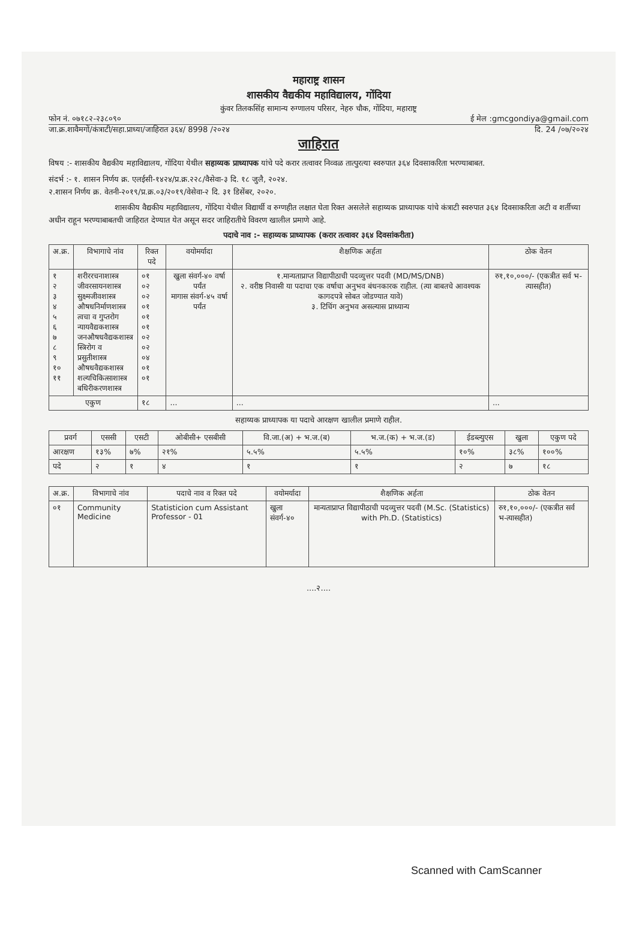महाराष्ट्र शासन
शासकीय वैद्यकीय महाविद्यालय, गोंदिया
कुंवर तिलकसिंह सामान्य रुग्णालय परिसर, नेहरु चौक, गोंदिया, महाराष्ट्र
फोन नं. ०७१८२-२३८०९० ई मेल :gmcgondiya@gmail.com
जा.क्र.शावैमगों/कंत्राटी/सहा.प्राध्या/जाहिरात ३६४/ 8998 /२०२४ दि. 24 /०७/२०२४
जाहिरात
विषय :- शासकीय वैद्यकीय महाविद्यालय, गोंदिया येथील सहाय्यक प्राध्यापक यांचे पदे करार तत्वावर निव्वळ तात्पुरत्या स्वरुपात ३६४ दिवसाकरिता भरण्याबाबत.
संदर्भ :- १. शासन निर्णय क्र. एलईसी-१४२४/प्र.क्र.२२८/वैसेवा-३ दि. १८ जुलै, २०२४.
२.शासन निर्णय क्र. वेतनी-२०१९/प्र.क्र.०३/२०१९/वेसेवा-२ दि. ३१ डिसेंबर, २०२०.
शासकीय वैद्यकीय महाविद्यालय, गोंदिया येथील विद्यार्थी व रुग्णहीत लक्षात घेता रिक्त असलेले सहाय्यक प्राध्यापक यांचे कंत्राटी स्वरुपात ३६४ दिवसाकरिता अटी व शर्तीच्या अधीन राहून भरण्याबाबतची जाहिरात देण्यात येत असून सदर जाहिरातीचे विवरण खालील प्रमाणे आहे.
पदाचे नाव :- सहाय्यक प्राध्यापक (करार तत्वावर ३६४ दिवसांकरीता)
| अ.क्र. | विभागाचे नांव | रिक्त पदे | वयोमर्यादा | शैक्षणिक अर्हता | ठोक वेतन |
| --- | --- | --- | --- | --- | --- |
| १ २ ३ ४ ५ ६ ७ ८ ९ १० ११ | शरीररचनाशास्त्र जीवरसायनशास्त्र सुक्ष्मजीवशास्त्र औषधनिर्माणशास्त्र त्वचा व गुप्तरोग न्यायवैद्यकशास्त्र जनऔषधवैद्यकशास्त्र स्त्रिरोग व प्रसुतीशास्त्र औषधवैद्यकशास्त्र शल्यचिकित्साशास्त्र बधिरीकरणशास्त्र | ०१ ०२ ०२ ०१ ०१ ०१ ०२ ०२ ०४ ०१ ०१ | खुला संवर्ग-४० वर्षा पर्यंत मागास संवर्ग-४५ वर्षा पर्यंत | १.मान्यताप्राप्त विद्यापीठाची पदव्युत्तर पदवी (MD/MS/DNB) २. वरीष्ठ निवासी या पदाचा एक वर्षाचा अनुभव बंधनकारक राहील. (त्या बाबतचे आवश्यक कागदपत्रे सोबत जोडण्यात यावे) ३. टिचिंग अनुभव असल्यास प्राध्यान्य | रु१,१०,०००/- (एकत्रीत सर्व भ-त्यासहीत) |
| एकुण | | १८ | ... | ... | ... |
सहाय्यक प्राध्यापक या पदाचे आरक्षण खालील प्रमाणे राहील.
| प्रवर्ग | एससी | एसटी | ओबीसी+ एसबीसी | वि.जा.(अ) + भ.ज.(ब) | भ.ज.(क) + भ.ज.(ड) | ईडब्ल्युएस | खुला | एकुण पदे |
| --- | --- | --- | --- | --- | --- | --- | --- | --- |
| आरक्षण | १३% | ७% | २१% | ५.५% | ५.५% | १०% | ३८% | १००% |
| पदे | २ | १ | ४ | १ | १ | २ | ७ | १८ |
| अ.क्र. | विभागाचे नांव | पदाचे नाव व रिक्त पदे | वयोमर्यादा | शैक्षणिक अर्हता | ठोक वेतन |
| --- | --- | --- | --- | --- | --- |
| ०१ | Community Medicine | Statisticion cum Assistant Professor - 01 | खुला संवर्ग-४० | मान्यताप्राप्त विद्यापीठाची पदव्युत्तर पदवी (M.Sc. (Statistics) with Ph.D. (Statistics) | रु१,१०,०००/- (एकत्रीत सर्व भ-त्यासहीत) |
....२....
Scanned with CamScanner